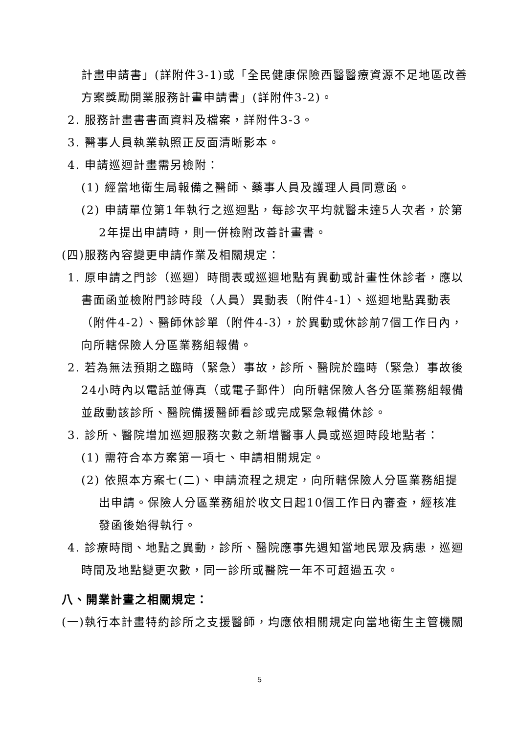計畫申請書」(詳附件3-1)或「全民健康保險西醫醫療資源不足地區改善方案獎勵開業服務計畫申請書」(詳附件3-2)。
2. 服務計畫書書面資料及檔案，詳附件3-3。
3. 醫事人員執業執照正反面清晰影本。
4. 申請巡迴計畫需另檢附：
(1) 經當地衛生局報備之醫師、藥事人員及護理人員同意函。
(2) 申請單位第1年執行之巡迴點，每診次平均就醫未達5人次者，於第2年提出申請時，則一併檢附改善計畫書。
(四)服務內容變更申請作業及相關規定：
1. 原申請之門診（巡迴）時間表或巡迴地點有異動或計畫性休診者，應以書面函並檢附門診時段（人員）異動表（附件4-1）、巡迴地點異動表（附件4-2）、醫師休診單（附件4-3），於異動或休診前7個工作日內，向所轄保險人分區業務組報備。
2. 若為無法預期之臨時（緊急）事故，診所、醫院於臨時（緊急）事故後24小時內以電話並傳真（或電子郵件）向所轄保險人各分區業務組報備並啟動該診所、醫院備援醫師看診或完成緊急報備休診。
3. 診所、醫院增加巡迴服務次數之新增醫事人員或巡迴時段地點者：
(1) 需符合本方案第一項七、申請相關規定。
(2) 依照本方案七(二)、申請流程之規定，向所轄保險人分區業務組提出申請。保險人分區業務組於收文日起10個工作日內審查，經核准發函後始得執行。
4. 診療時間、地點之異動，診所、醫院應事先週知當地民眾及病患，巡迴時間及地點變更次數，同一診所或醫院一年不可超過五次。
八、開業計畫之相關規定：
(一)執行本計畫特約診所之支援醫師，均應依相關規定向當地衛生主管機關
5